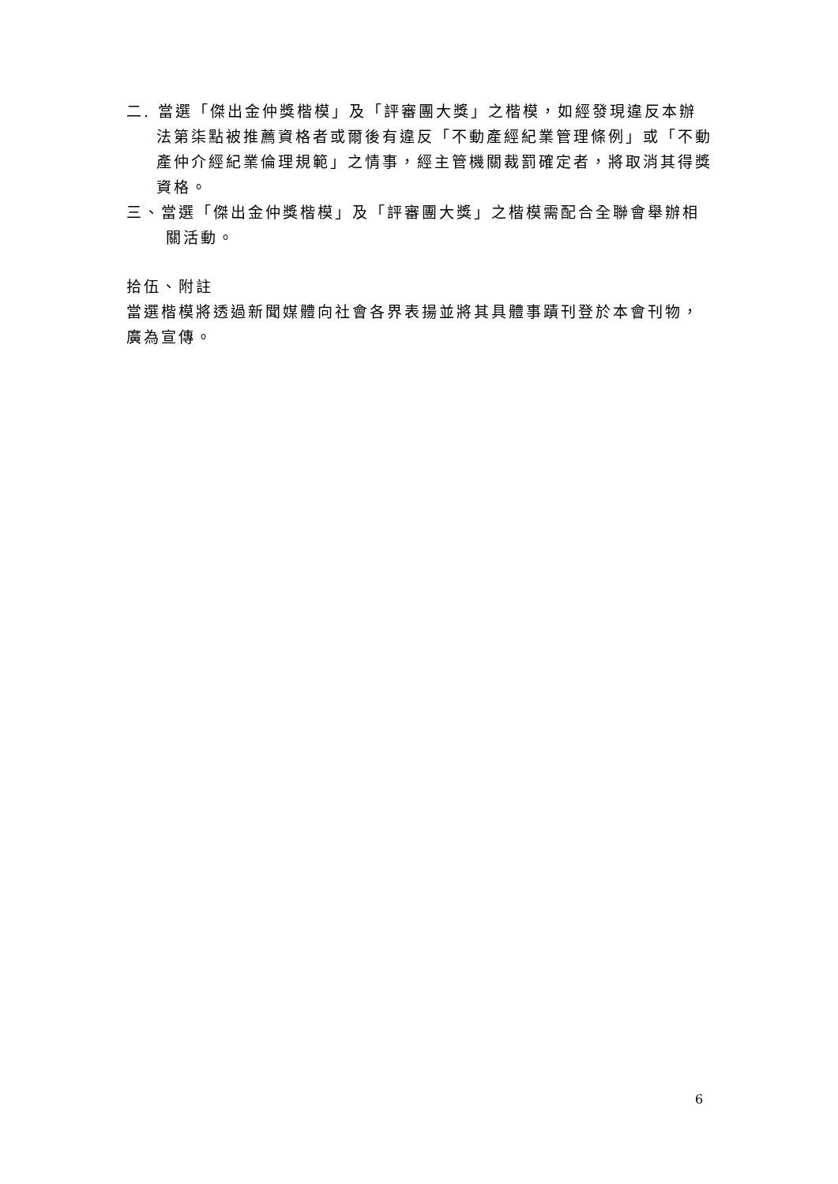二. 當選「傑出金仲獎楷模」及「評審團大獎」之楷模，如經發現違反本辦法第柒點被推薦資格者或爾後有違反「不動產經紀業管理條例」或「不動產仲介經紀業倫理規範」之情事，經主管機關裁罰確定者，將取消其得獎資格。
三、當選「傑出金仲獎楷模」及「評審團大獎」之楷模需配合全聯會舉辦相關活動。
拾伍、附註
當選楷模將透過新聞媒體向社會各界表揚並將其具體事蹟刊登於本會刊物，廣為宣傳。
6